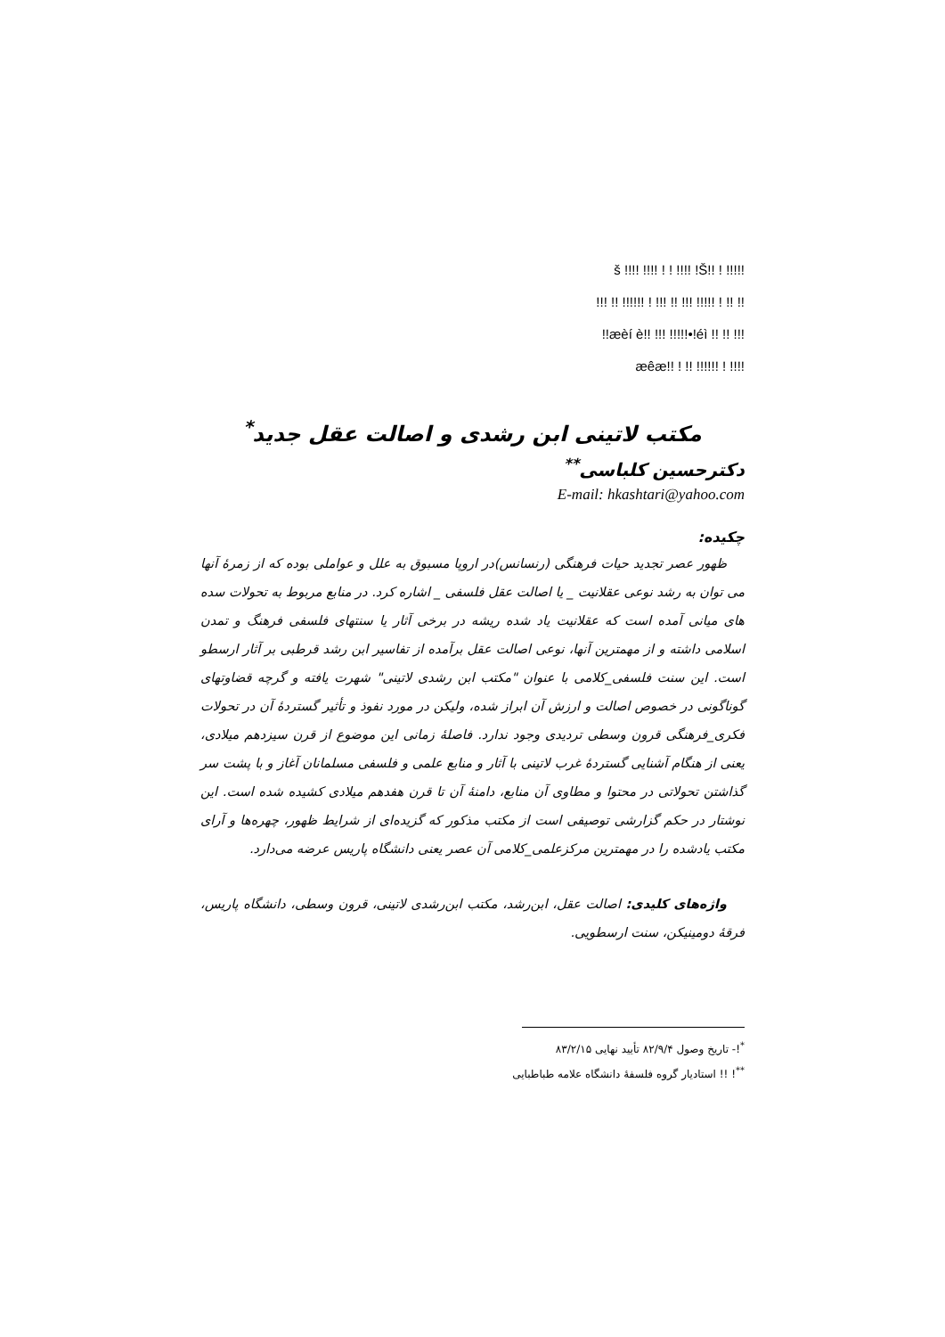š !!!! !!!! ! ! !!!! !Š!! ! !!!!!
!!! !! !!!!!! ! !!! !! !!! !!!!! ! !! !!
!!æèí è!! !!! !!!!!•!éì !! !! !!!
æêæ!! ! !! !!!!!! ! !!!!
مکتب لاتینی ابن رشدی و اصالت عقل جدید<sup>*</sup>
دکترحسین کلباسی<sup>**</sup>
E-mail: hkashtari@yahoo.com
چکیده:
ظهور عصر تجدید حیات فرهنگی (رنسانس)در اروپا مسبوق به علل و عواملی بوده که از زمرهٔ آنها می توان به رشد نوعی عقلانیت _ یا اصالت عقل فلسفی _ اشاره کرد. در منابع مربوط به تحولات سده های میانی آمده است که عقلانیت یاد شده ریشه در برخی آثار یا سنتهای فلسفی فرهنگ و تمدن اسلامی داشته و از مهمترین آنها، نوعی اصالت عقل برآمده از تفاسیر ابن رشد قرطبی بر آثار ارسطو است. این سنت فلسفی_کلامی با عنوان "مکتب ابن رشدی لاتینی" شهرت یافته و گرچه قضاوتهای گوناگونی در خصوص اصالت و ارزش آن ابراز شده، ولیکن در مورد نفوذ و تأثیر گستردهٔ آن در تحولات فکری_فرهنگی قرون وسطی تردیدی وجود ندارد. فاصلهٔ زمانی این موضوع از قرن سیزدهم میلادی، یعنی از هنگام آشنایی گستردهٔ غرب لاتینی با آثار و منابع علمی و فلسفی مسلمانان آغاز و با پشت سر گذاشتن تحولاتی در محتوا و مطاوی آن منابع، دامنهٔ آن تا قرن هفدهم میلادی کشیده شده است. این نوشتار در حکم گزارشی توصیفی است از مکتب مذکور که گزیده‌ای از شرایط ظهور، چهره‌ها و آرای مکتب یادشده را در مهمترین مرکزعلمی_کلامی آن عصر یعنی دانشگاه پاریس عرضه می‌دارد.
واژه‌های کلیدی: اصالت عقل، ابن‌رشد، مکتب ابن‌رشدی لاتینی، قرون وسطی، دانشگاه پاریس، فرقهٔ دومینیکن، سنت ارسطویی.
<sup>*</sup>!- تاریخ وصول ۸۲/۹/۴ تأیید نهایی ۸۳/۲/۱۵
<sup>**</sup>! !! استادیار گروه فلسفهٔ دانشگاه علامه طباطبایی